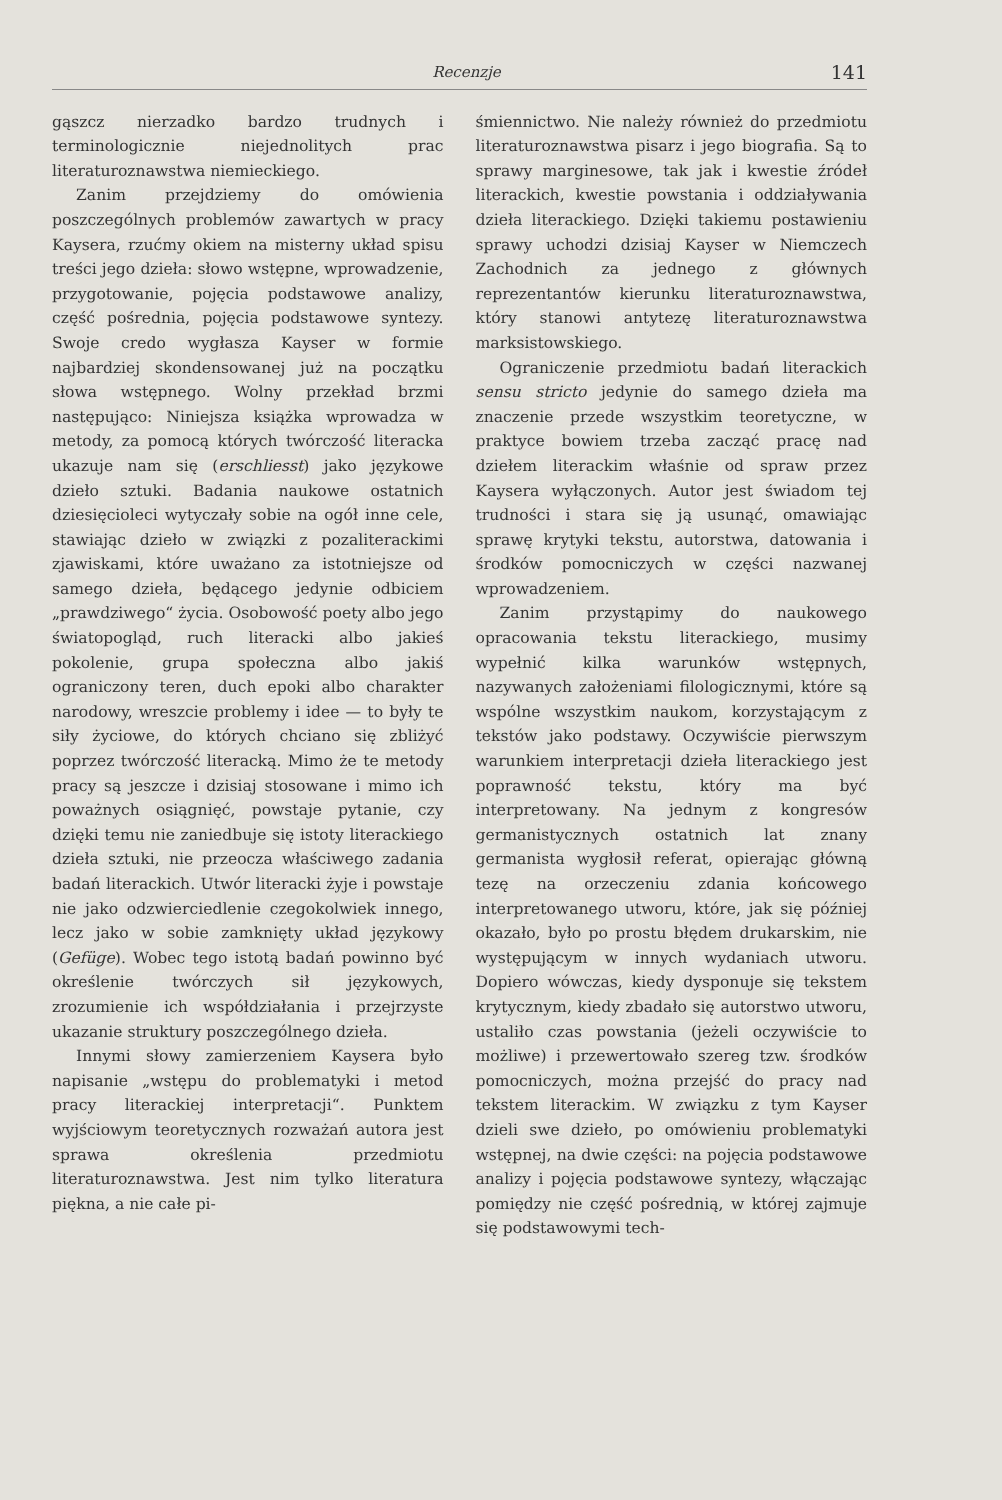Recenzje 141
gąszcz nierzadko bardzo trudnych i terminologicznie niejednolitych prac literaturoznawstwa niemieckiego.
Zanim przejdziemy do omówienia poszczególnych problemów zawartych w pracy Kaysera, rzućmy okiem na misterny układ spisu treści jego dzieła: słowo wstępne, wprowadzenie, przygotowanie, pojęcia podstawowe analizy, część pośrednia, pojęcia podstawowe syntezy. Swoje credo wygłasza Kayser w formie najbardziej skondensowanej już na początku słowa wstępnego. Wolny przekład brzmi następująco: Niniejsza książka wprowadza w metody, za pomocą których twórczość literacka ukazuje nam się (erschliesst) jako językowe dzieło sztuki. Badania naukowe ostatnich dziesięcioleci wytyczały sobie na ogół inne cele, stawiając dzieło w związki z pozaliterackimi zjawiskami, które uważano za istotniejsze od samego dzieła, będącego jedynie odbiciem „prawdziwego“ życia. Osobowość poety albo jego światopogląd, ruch literacki albo jakieś pokolenie, grupa społeczna albo jakiś ograniczony teren, duch epoki albo charakter narodowy, wreszcie problemy i idee — to były te siły życiowe, do których chciano się zbliżyć poprzez twórczość literacką. Mimo że te metody pracy są jeszcze i dzisiaj stosowane i mimo ich poważnych osiągnięć, powstaje pytanie, czy dzięki temu nie zaniedbuje się istoty literackiego dzieła sztuki, nie przeocza właściwego zadania badań literackich. Utwór literacki żyje i powstaje nie jako odzwierciedlenie czegokolwiek innego, lecz jako w sobie zamknięty układ językowy (Gefüge). Wobec tego istotą badań powinno być określenie twórczych sił językowych, zrozumienie ich współdziałania i przejrzyste ukazanie struktury poszczególnego dzieła.
Innymi słowy zamierzeniem Kaysera było napisanie „wstępu do problematyki i metod pracy literackiej interpretacji“. Punktem wyjściowym teoretycznych rozważań autora jest sprawa określenia przedmiotu literaturoznawstwa. Jest nim tylko literatura piękna, a nie całe pi-
śmiennictwo. Nie należy również do przedmiotu literaturoznawstwa pisarz i jego biografia. Są to sprawy marginesowe, tak jak i kwestie źródeł literackich, kwestie powstania i oddziaływania dzieła literackiego. Dzięki takiemu postawieniu sprawy uchodzi dzisiaj Kayser w Niemczech Zachodnich za jednego z głównych reprezentantów kierunku literaturoznawstwa, który stanowi antytezę literaturoznawstwa marksistowskiego.
Ograniczenie przedmiotu badań literackich sensu stricto jedynie do samego dzieła ma znaczenie przede wszystkim teoretyczne, w praktyce bowiem trzeba zacząć pracę nad dziełem literackim właśnie od spraw przez Kaysera wyłączonych. Autor jest świadom tej trudności i stara się ją usunąć, omawiając sprawę krytyki tekstu, autorstwa, datowania i środków pomocniczych w części nazwanej wprowadzeniem.
Zanim przystąpimy do naukowego opracowania tekstu literackiego, musimy wypełnić kilka warunków wstępnych, nazywanych założeniami filologicznymi, które są wspólne wszystkim naukom, korzystającym z tekstów jako podstawy. Oczywiście pierwszym warunkiem interpretacji dzieła literackiego jest poprawność tekstu, który ma być interpretowany. Na jednym z kongresów germanistycznych ostatnich lat znany germanista wygłosił referat, opierając główną tezę na orzeczeniu zdania końcowego interpretowanego utworu, które, jak się później okazało, było po prostu błędem drukarskim, nie występującym w innych wydaniach utworu. Dopiero wówczas, kiedy dysponuje się tekstem krytycznym, kiedy zbadało się autorstwo utworu, ustaliło czas powstania (jeżeli oczywiście to możliwe) i przewertowało szereg tzw. środków pomocniczych, można przejść do pracy nad tekstem literackim. W związku z tym Kayser dzieli swe dzieło, po omówieniu problematyki wstępnej, na dwie części: na pojęcia podstawowe analizy i pojęcia podstawowe syntezy, włączając pomiędzy nie część pośrednią, w której zajmuje się podstawowymi tech-